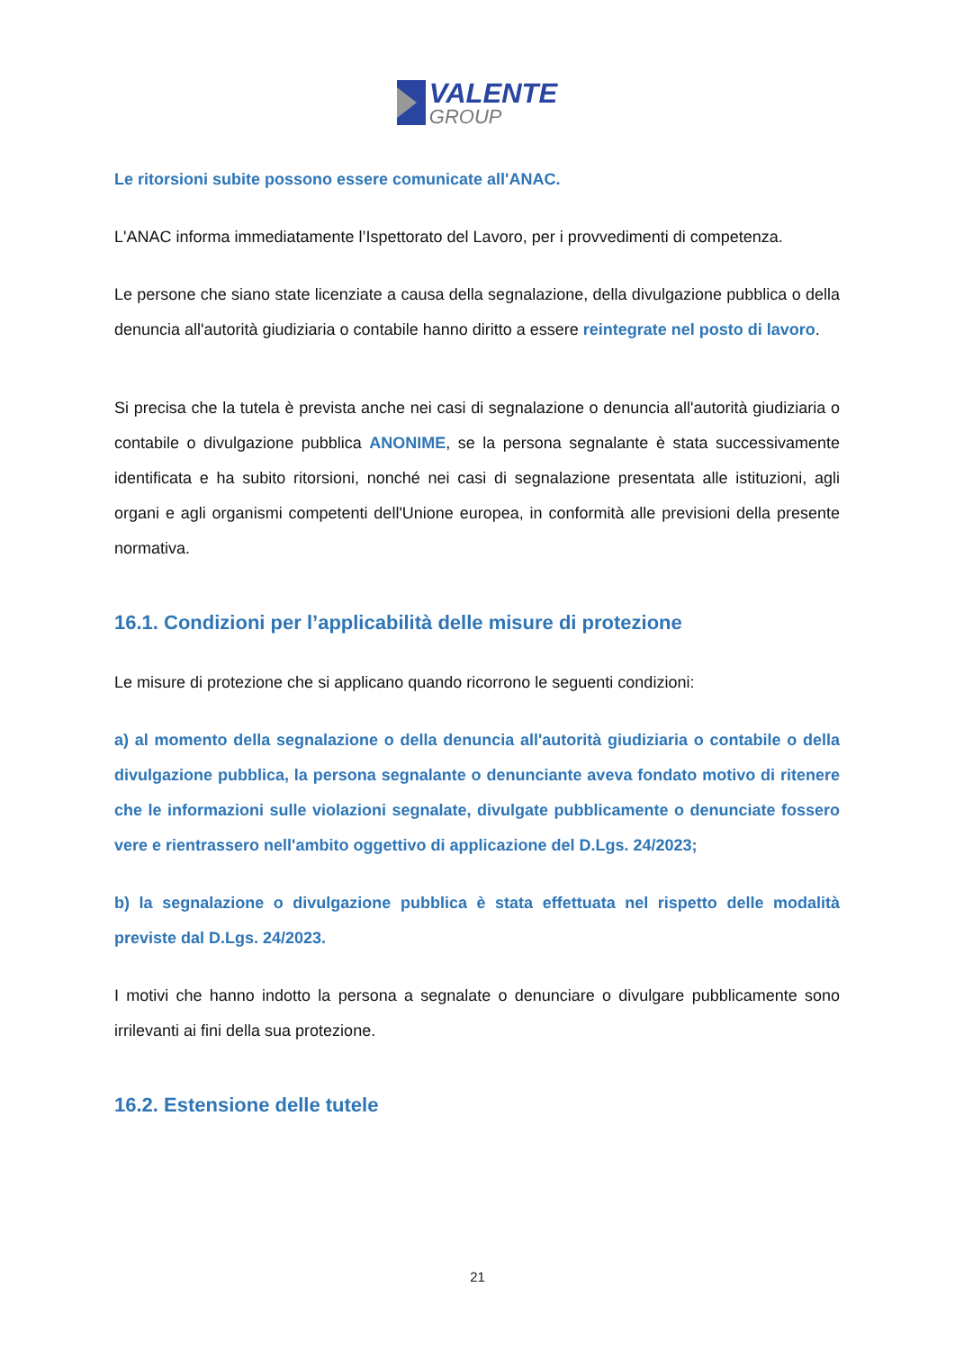VALENTE
GROUP
Le ritorsioni subite possono essere comunicate all'ANAC.
L'ANAC informa immediatamente l’Ispettorato del Lavoro, per i provvedimenti di competenza.
Le persone che siano state licenziate a causa della segnalazione, della divulgazione pubblica o della denuncia all'autorità giudiziaria o contabile hanno diritto a essere reintegrate nel posto di lavoro.
Si precisa che la tutela è prevista anche nei casi di segnalazione o denuncia all'autorità giudiziaria o contabile o divulgazione pubblica ANONIME, se la persona segnalante è stata successivamente identificata e ha subito ritorsioni, nonché nei casi di segnalazione presentata alle istituzioni, agli organi e agli organismi competenti dell'Unione europea, in conformità alle previsioni della presente normativa.
16.1. Condizioni per l’applicabilità delle misure di protezione
Le misure di protezione che si applicano quando ricorrono le seguenti condizioni:
a) al momento della segnalazione o della denuncia all'autorità giudiziaria o contabile o della divulgazione pubblica, la persona segnalante o denunciante aveva fondato motivo di ritenere che le informazioni sulle violazioni segnalate, divulgate pubblicamente o denunciate fossero vere e rientrassero nell'ambito oggettivo di applicazione del D.Lgs. 24/2023;
b) la segnalazione o divulgazione pubblica è stata effettuata nel rispetto delle modalità previste dal D.Lgs. 24/2023.
I motivi che hanno indotto la persona a segnalate o denunciare o divulgare pubblicamente sono irrilevanti ai fini della sua protezione.
16.2. Estensione delle tutele
21